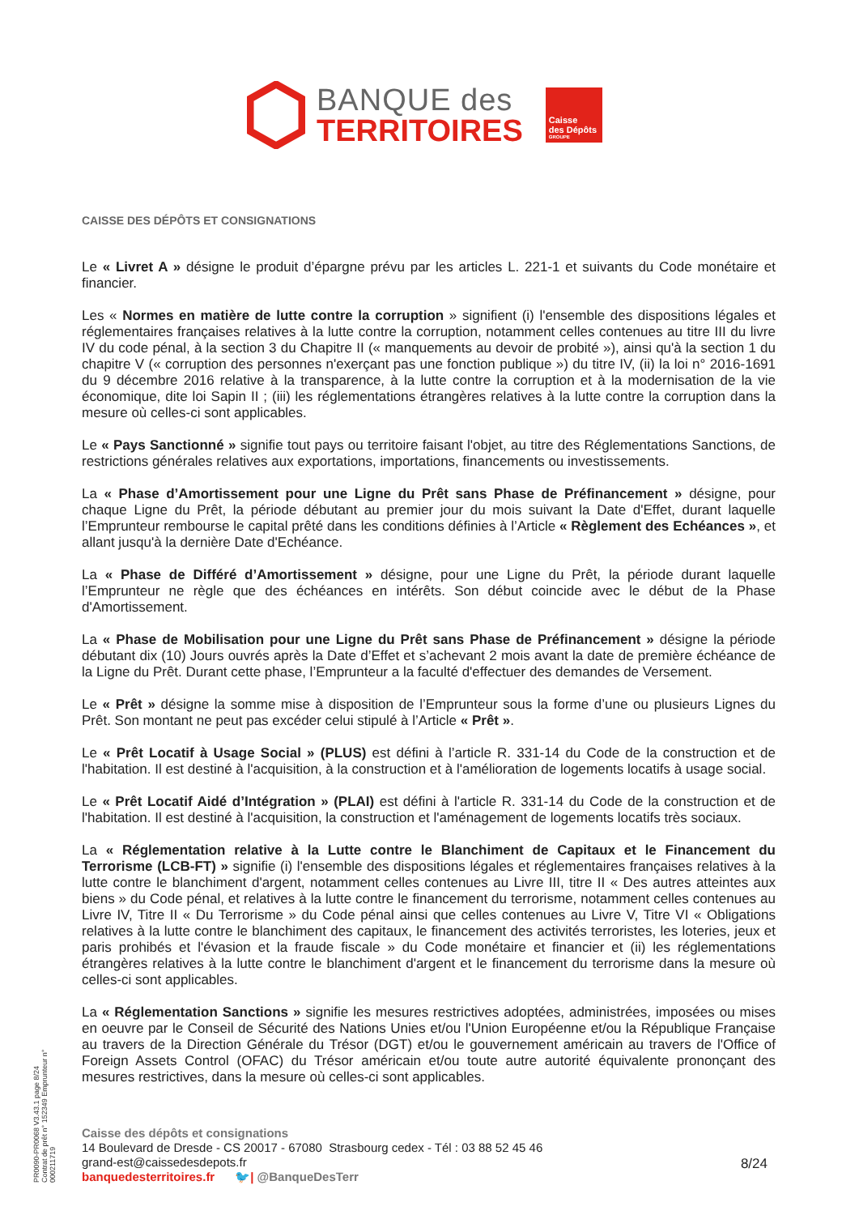BANQUE des
TERRITOIRES
Caisse
des Dépôts
GROUPE
CAISSE DES DÉPÔTS ET CONSIGNATIONS
Le « Livret A » désigne le produit d’épargne prévu par les articles L. 221-1 et suivants du Code monétaire et financier.
Les « Normes en matière de lutte contre la corruption » signifient (i) l'ensemble des dispositions légales et réglementaires françaises relatives à la lutte contre la corruption, notamment celles contenues au titre III du livre IV du code pénal, à la section 3 du Chapitre II (« manquements au devoir de probité »), ainsi qu'à la section 1 du chapitre V (« corruption des personnes n'exerçant pas une fonction publique ») du titre IV, (ii) la loi n° 2016-1691 du 9 décembre 2016 relative à la transparence, à la lutte contre la corruption et à la modernisation de la vie économique, dite loi Sapin II ; (iii) les réglementations étrangères relatives à la lutte contre la corruption dans la mesure où celles-ci sont applicables.
Le « Pays Sanctionné » signifie tout pays ou territoire faisant l'objet, au titre des Réglementations Sanctions, de restrictions générales relatives aux exportations, importations, financements ou investissements.
La « Phase d’Amortissement pour une Ligne du Prêt sans Phase de Préfinancement » désigne, pour chaque Ligne du Prêt, la période débutant au premier jour du mois suivant la Date d'Effet, durant laquelle l’Emprunteur rembourse le capital prêté dans les conditions définies à l’Article « Règlement des Echéances », et allant jusqu'à la dernière Date d'Echéance.
La « Phase de Différé d’Amortissement » désigne, pour une Ligne du Prêt, la période durant laquelle l’Emprunteur ne règle que des échéances en intérêts. Son début coincide avec le début de la Phase d'Amortissement.
La « Phase de Mobilisation pour une Ligne du Prêt sans Phase de Préfinancement » désigne la période débutant dix (10) Jours ouvrés après la Date d’Effet et s’achevant 2 mois avant la date de première échéance de la Ligne du Prêt. Durant cette phase, l’Emprunteur a la faculté d'effectuer des demandes de Versement.
Le « Prêt » désigne la somme mise à disposition de l’Emprunteur sous la forme d’une ou plusieurs Lignes du Prêt. Son montant ne peut pas excéder celui stipulé à l’Article « Prêt ».
Le « Prêt Locatif à Usage Social » (PLUS) est défini à l’article R. 331-14 du Code de la construction et de l'habitation. Il est destiné à l'acquisition, à la construction et à l'amélioration de logements locatifs à usage social.
Le « Prêt Locatif Aidé d’Intégration » (PLAI) est défini à l'article R. 331-14 du Code de la construction et de l'habitation. Il est destiné à l'acquisition, la construction et l'aménagement de logements locatifs très sociaux.
La « Réglementation relative à la Lutte contre le Blanchiment de Capitaux et le Financement du Terrorisme (LCB-FT) » signifie (i) l'ensemble des dispositions légales et réglementaires françaises relatives à la lutte contre le blanchiment d'argent, notamment celles contenues au Livre III, titre II « Des autres atteintes aux biens » du Code pénal, et relatives à la lutte contre le financement du terrorisme, notamment celles contenues au Livre IV, Titre II « Du Terrorisme » du Code pénal ainsi que celles contenues au Livre V, Titre VI « Obligations relatives à la lutte contre le blanchiment des capitaux, le financement des activités terroristes, les loteries, jeux et paris prohibés et l'évasion et la fraude fiscale » du Code monétaire et financier et (ii) les réglementations étrangères relatives à la lutte contre le blanchiment d'argent et le financement du terrorisme dans la mesure où celles-ci sont applicables.
La « Réglementation Sanctions » signifie les mesures restrictives adoptées, administrées, imposées ou mises en oeuvre par le Conseil de Sécurité des Nations Unies et/ou l'Union Européenne et/ou la République Française au travers de la Direction Générale du Trésor (DGT) et/ou le gouvernement américain au travers de l'Office of Foreign Assets Control (OFAC) du Trésor américain et/ou toute autre autorité équivalente prononçant des mesures restrictives, dans la mesure où celles-ci sont applicables.
PR0090-PR0068 V3.43.1 page 8/24
Contrat de prêt n° 152349 Emprunteur n° 000211719
Caisse des dépôts et consignations
14 Boulevard de Dresde - CS 20017 - 67080 Strasbourg cedex - Tél : 03 88 52 45 46
grand-est@caissedesdepots.fr
banquedesterritoires.fr 🐦| @BanqueDesTerr
8/24